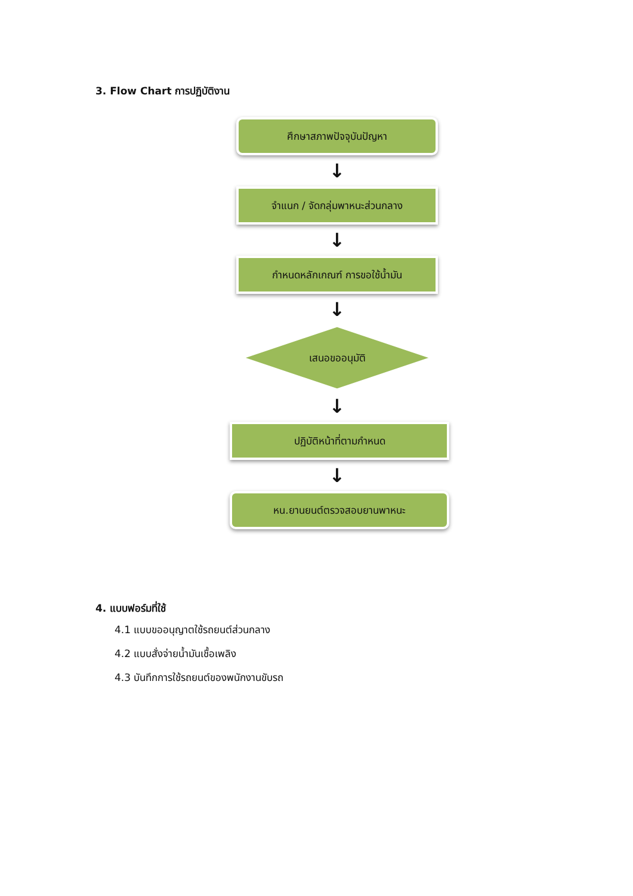3. Flow Chart การปฏิบัติงาน
ศึกษาสภาพปัจจุบันปัญหา
↓
จำแนก / จัดกลุ่มพาหนะส่วนกลาง
↓
กำหนดหลักเกณฑ์ การขอใช้น้ำมัน
↓
เสนอขออนุมัติ
↓
ปฏิบัติหน้าที่ตามกำหนด
↓
หน.ยานยนต์ตรวจสอบยานพาหนะ
4. แบบฟอร์มที่ใช้
4.1 แบบขออนุญาตใช้รถยนต์ส่วนกลาง
4.2 แบบสั่งจ่ายน้ำมันเชื้อเพลิง
4.3 บันทึกการใช้รถยนต์ของพนักงานขับรถ